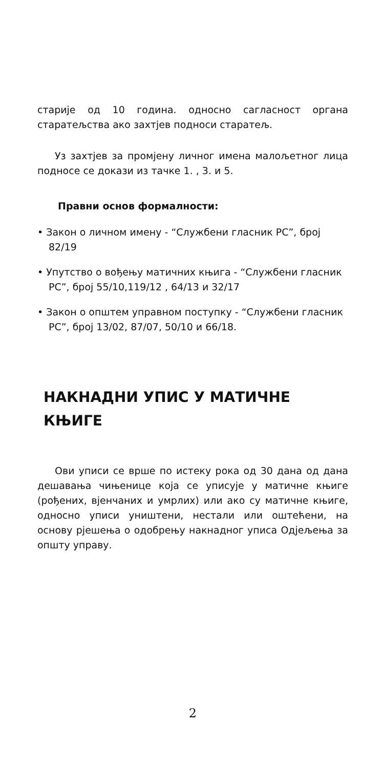старије од 10 година. односно сагласност органа старатељства ако захтјев подноси старатељ.
Уз захтјев за промјену личног имена малољетног лица подносе се докази из тачке 1. , 3. и 5.
Правни основ формалности:
• Закон о личном имену - “Службени гласник РС”, број 82/19
• Упутство о вођењу матичних књига - “Службени гласник РС”, број 55/10,119/12 , 64/13 и 32/17
• Закон о општем управном поступку - “Службени гласник РС”, број 13/02, 87/07, 50/10 и 66/18.
НАКНАДНИ УПИС У МАТИЧНЕ КЊИГЕ
Ови уписи се врше по истеку рока од 30 дана од дана дешавања чињенице која се уписује у матичне књиге (рођених, вјенчаних и умрлих) или ако су матичне књиге, односно уписи уништени, нестали или оштећени, на основу рјешења о одобрењу накнадног уписа Одјељења за општу управу.
2